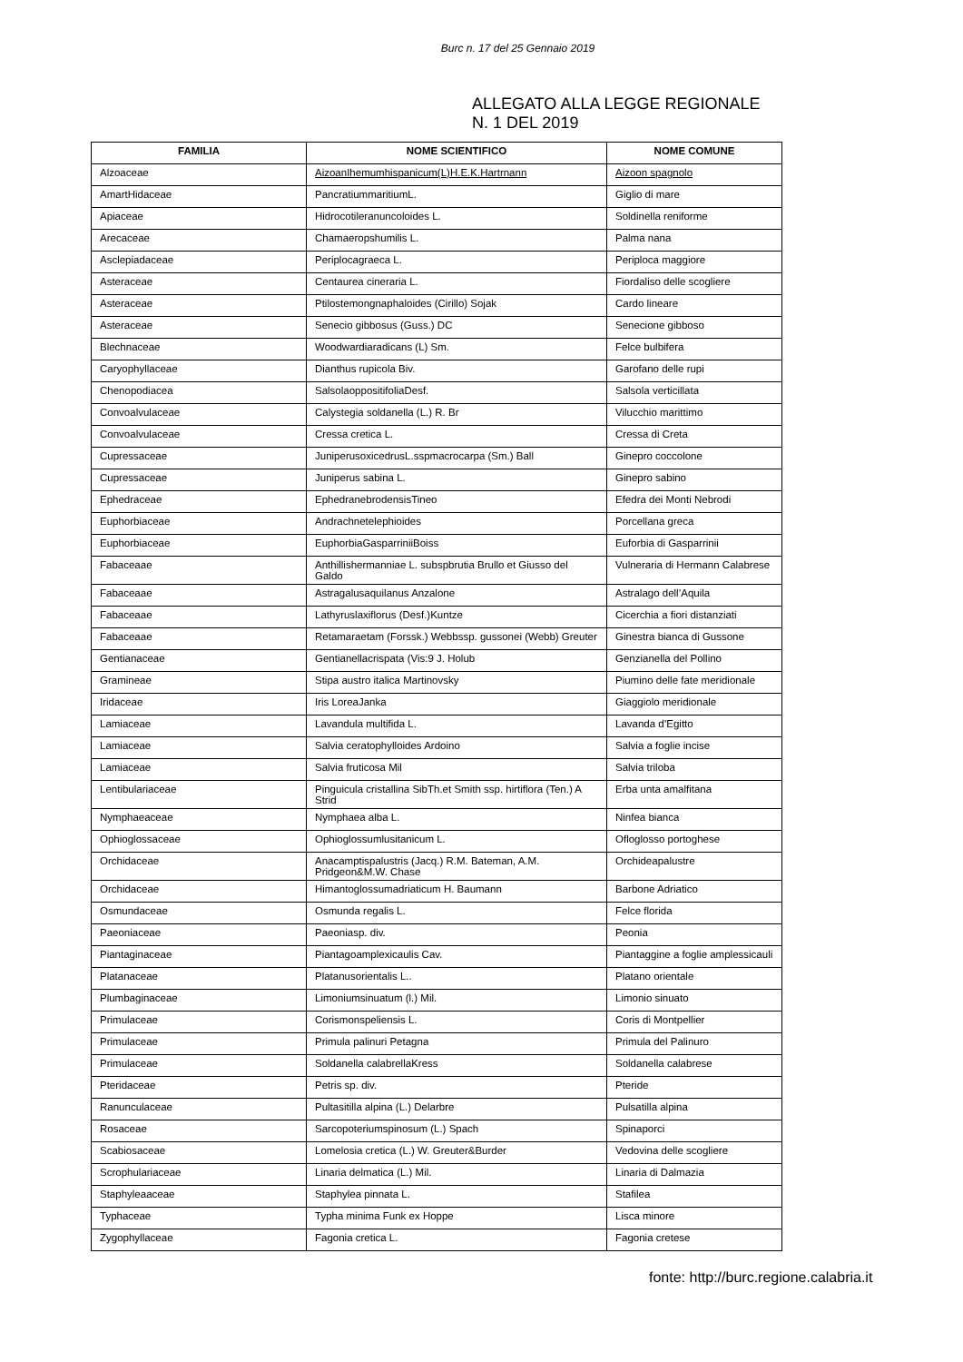Burc n. 17 del 25 Gennaio 2019
ALLEGATO ALLA LEGGE REGIONALE
N. 1 DEL 2019
| FAMILIA | NOME SCIENTIFICO | NOME COMUNE |
| --- | --- | --- |
| Alzoaceae | AizoanIhemumhispanicum(L)H.E.K.Hartrnann | Aizoon spagnolo |
| AmartHidaceae | PancratiummaritiumL. | Giglio di mare |
| Apiaceae | Hidrocotileranuncoloides L. | Soldinella reniforme |
| Arecaceae | Chamaeropshumilis L. | Palma nana |
| Asclepiadaceae | Periplocagraeca L. | Periploca maggiore |
| Asteraceae | Centaurea cineraria L. | Fiordaliso delle scogliere |
| Asteraceae | Ptilostemongnaphaloides (Cirillo) Sojak | Cardo lineare |
| Asteraceae | Senecio gibbosus (Guss.) DC | Senecione gibboso |
| Blechnaceae | Woodwardiaradicans (L) Sm. | Felce bulbifera |
| Caryophyllaceae | Dianthus rupicola Biv. | Garofano delle rupi |
| Chenopodiacea | SalsolaoppositifoliaDesf. | Salsola verticillata |
| Convoalvulaceae | Calystegia soldanella (L.) R. Br | Vilucchio marittimo |
| Convoalvulaceae | Cressa cretica L. | Cressa di Creta |
| Cupressaceae | JuniperusoxicedrusL.sspmacrocarpa (Sm.) Ball | Ginepro coccolone |
| Cupressaceae | Juniperus sabina L. | Ginepro sabino |
| Ephedraceae | EphedranebrodensisTineo | Efedra dei Monti Nebrodi |
| Euphorbiaceae | Andrachnetelephioides | Porcellana greca |
| Euphorbiaceae | EuphorbiaGasparriniiBoiss | Euforbia di Gasparrinii |
| Fabaceaae | Anthillishermanniae L. subspbrutia Brullo et Giusso del Galdo | Vulneraria di Hermann Calabrese |
| Fabaceaae | Astragalusaquilanus Anzalone | Astralago dell’Aquila |
| Fabaceaae | Lathyruslaxiflorus (Desf.)Kuntze | Cicerchia a fiori distanziati |
| Fabaceaae | Retamaraetam (Forssk.) Webbssp. gussonei (Webb) Greuter | Ginestra bianca di Gussone |
| Gentianaceae | Gentianellacrispata (Vis:9 J. Holub | Genzianella del Pollino |
| Gramineae | Stipa austro italica Martinovsky | Piumino delle fate meridionale |
| Iridaceae | Iris LoreaJanka | Giaggiolo meridionale |
| Lamiaceae | Lavandula multifida L. | Lavanda d’Egitto |
| Lamiaceae | Salvia ceratophylloides Ardoino | Salvia a foglie incise |
| Lamiaceae | Salvia fruticosa Mil | Salvia triloba |
| Lentibulariaceae | Pinguicula cristallina SibTh.et Smith ssp. hirtiflora (Ten.) A Strid | Erba unta amalfitana |
| Nymphaeaceae | Nymphaea alba L. | Ninfea bianca |
| Ophioglossaceae | Ophioglossumlusitanicum L. | Ofloglosso portoghese |
| Orchidaceae | Anacamptispalustris (Jacq.) R.M. Bateman, A.M. Pridgeon&M.W. Chase | Orchideapalustre |
| Orchidaceae | Himantoglossumadriaticum H. Baumann | Barbone Adriatico |
| Osmundaceae | Osmunda regalis L. | Felce florida |
| Paeoniaceae | Paeoniasp. div. | Peonia |
| Piantaginaceae | Piantagoamplexicaulis Cav. | Piantaggine a foglie amplessicauli |
| Platanaceae | Platanusorientalis L.. | Platano orientale |
| Plumbaginaceae | Limoniumsinuatum (l.) Mil. | Limonio sinuato |
| Primulaceae | Corismonspeliensis L. | Coris di Montpellier |
| Primulaceae | Primula palinuri Petagna | Primula del Palinuro |
| Primulaceae | Soldanella calabrellaKress | Soldanella calabrese |
| Pteridaceae | Petris sp. div. | Pteride |
| Ranunculaceae | Pultasitilla alpina (L.) Delarbre | Pulsatilla alpina |
| Rosaceae | Sarcopoteriumspinosum (L.) Spach | Spinaporci |
| Scabiosaceae | Lomelosia cretica (L.) W. Greuter&Burder | Vedovina delle scogliere |
| Scrophulariaceae | Linaria delmatica (L.) Mil. | Linaria di Dalmazia |
| Staphyleaaceae | Staphylea pinnata L. | Stafilea |
| Typhaceae | Typha minima Funk ex Hoppe | Lisca minore |
| Zygophyllaceae | Fagonia cretica L. | Fagonia cretese |
fonte: http://burc.regione.calabria.it